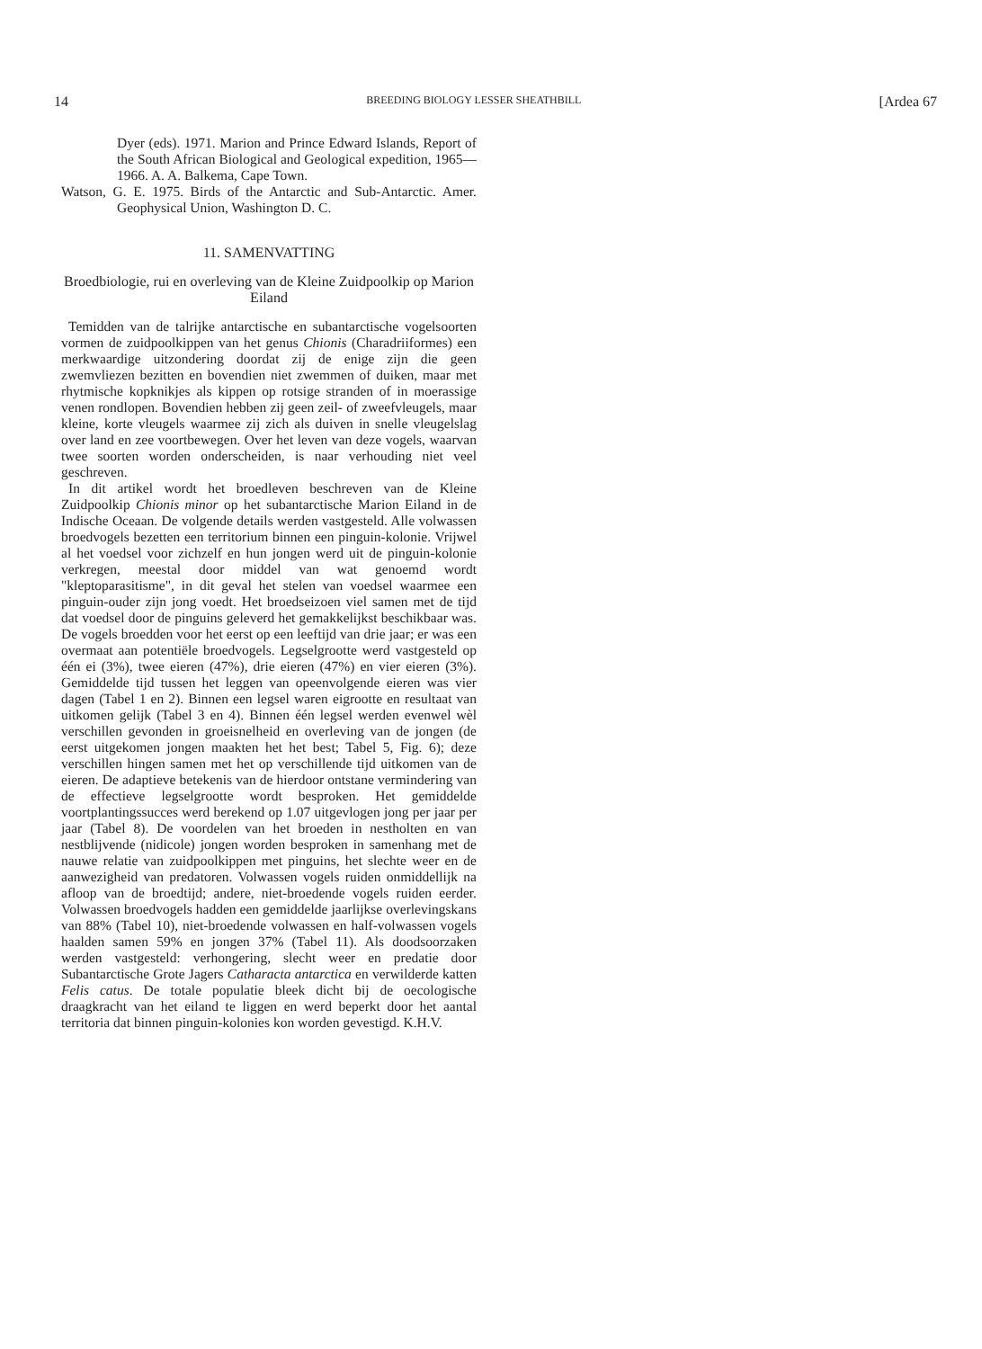14 BREEDING BIOLOGY LESSER SHEATHBILL [Ardea 67
Dyer (eds). 1971. Marion and Prince Edward Islands, Report of the South African Biological and Geological expedition, 1965—1966. A. A. Balkema, Cape Town.
Watson, G. E. 1975. Birds of the Antarctic and Sub-Antarctic. Amer. Geophysical Union, Washington D. C.
11. SAMENVATTING
Broedbiologie, rui en overleving van de Kleine Zuidpoolkip op Marion Eiland
Temidden van de talrijke antarctische en subantarctische vogelsoorten vormen de zuidpoolkippen van het genus Chionis (Charadriiformes) een merkwaardige uitzondering doordat zij de enige zijn die geen zwemvliezen bezitten en bovendien niet zwemmen of duiken, maar met rhytmische kopknikjes als kippen op rotsige stranden of in moerassige venen rondlopen. Bovendien hebben zij geen zeil- of zweefvleugels, maar kleine, korte vleugels waarmee zij zich als duiven in snelle vleugelslag over land en zee voortbewegen. Over het leven van deze vogels, waarvan twee soorten worden onderscheiden, is naar verhouding niet veel geschreven.
In dit artikel wordt het broedleven beschreven van de Kleine Zuidpoolkip Chionis minor op het subantarctische Marion Eiland in de Indische Oceaan. De volgende details werden vastgesteld. Alle volwassen broedvogels bezetten een territorium binnen een pinguin-kolonie. Vrijwel al het voedsel voor zichzelf en hun jongen werd uit de pinguin-kolonie verkregen, meestal door middel van wat genoemd wordt "kleptoparasitisme", in dit geval het stelen van voedsel waarmee een pinguin-ouder zijn jong voedt. Het broedseizoen viel samen met de tijd dat voedsel door de pinguins geleverd het gemakkelijkst beschikbaar was. De vogels broedden voor het eerst op een leeftijd van drie jaar; er was een overmaat aan potentiële broedvogels. Legselgrootte werd vastgesteld op één ei (3%), twee eieren (47%), drie eieren (47%) en vier eieren (3%). Gemiddelde tijd tussen het leggen van opeenvolgende eieren was vier dagen (Tabel 1 en 2). Binnen een legsel waren eigrootte en resultaat van uitkomen gelijk (Tabel 3 en 4). Binnen één legsel werden evenwel wèl verschillen gevonden in groeisnelheid en overleving van de jongen (de eerst uitgekomen jongen maakten het het best; Tabel 5, Fig. 6); deze verschillen hingen samen met het op verschillende tijd uitkomen van de eieren. De adaptieve betekenis van de hierdoor ontstane vermindering van de effectieve legselgrootte wordt besproken. Het gemiddelde voortplantingssucces werd berekend op 1.07 uitgevlogen jong per jaar per jaar (Tabel 8). De voordelen van het broeden in nestholten en van nestblijvende (nidicole) jongen worden besproken in samenhang met de nauwe relatie van zuidpoolkippen met pinguins, het slechte weer en de aanwezigheid van predatoren. Volwassen vogels ruiden onmiddellijk na afloop van de broedtijd; andere, niet-broedende vogels ruiden eerder. Volwassen broedvogels hadden een gemiddelde jaarlijkse overlevingskans van 88% (Tabel 10), niet-broedende volwassen en half-volwassen vogels haalden samen 59% en jongen 37% (Tabel 11). Als doodsoorzaken werden vastgesteld: verhongering, slecht weer en predatie door Subantarctische Grote Jagers Catharacta antarctica en verwilderde katten Felis catus. De totale populatie bleek dicht bij de oecologische draagkracht van het eiland te liggen en werd beperkt door het aantal territoria dat binnen pinguin-kolonies kon worden gevestigd. K.H.V.